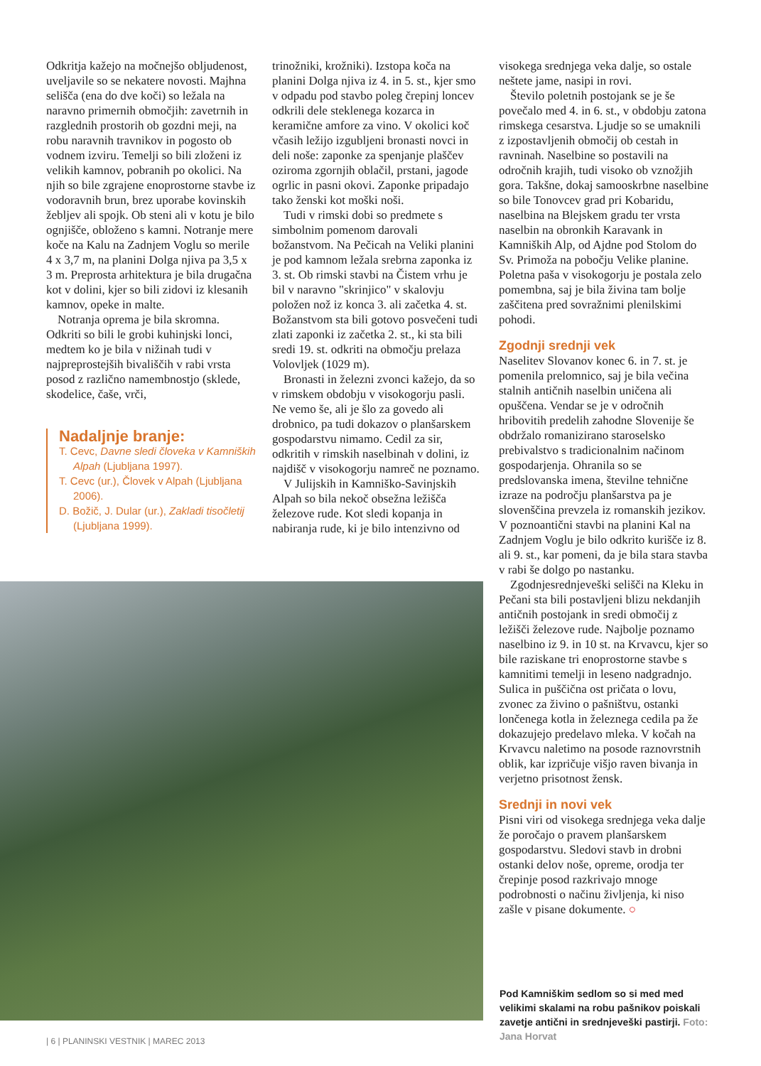Odkritja kažejo na močnejšo obljudenost, uveljavile so se nekatere novosti. Majhna selišča (ena do dve koči) so ležala na naravno primernih območjih: zavetrnih in razglednih prostorih ob gozdni meji, na robu naravnih travnikov in pogosto ob vodnem izviru. Temelji so bili zloženi iz velikih kamnov, pobranih po okolici. Na njih so bile zgrajene enoprostorne stavbe iz vodoravnih brun, brez uporabe kovinskih žebljev ali spojk. Ob steni ali v kotu je bilo ognjišče, obloženo s kamni. Notranje mere koče na Kalu na Zadnjem Voglu so merile 4 x 3,7 m, na planini Dolga njiva pa 3,5 x 3 m. Preprosta arhitektura je bila drugačna kot v dolini, kjer so bili zidovi iz klesanih kamnov, opeke in malte.
Notranja oprema je bila skromna. Odkriti so bili le grobi kuhinjski lonci, medtem ko je bila v nižinah tudi v najpreprostejših bivališčih v rabi vrsta posod z različno namembnostjo (sklede, skodelice, čaše, vrči,
Nadaljnje branje:
T. Cevc, Davne sledi človeka v Kamniških Alpah (Ljubljana 1997).
T. Cevc (ur.), Človek v Alpah (Ljubljana 2006).
D. Božič, J. Dular (ur.), Zakladi tisočletij (Ljubljana 1999).
trinožniki, krožniki). Izstopa koča na planini Dolga njiva iz 4. in 5. st., kjer smo v odpadu pod stavbo poleg črepinj loncev odkrili dele steklenega kozarca in keramične amfore za vino. V okolici koč včasih ležijo izgubljeni bronasti novci in deli noše: zaponke za spenjanje plaščev oziroma zgornjih oblačil, prstani, jagode ogrlic in pasni okovi. Zaponke pripadajo tako ženski kot moški noši.
Tudi v rimski dobi so predmete s simbolnim pomenom darovali božanstvom. Na Pečicah na Veliki planini je pod kamnom ležala srebrna zaponka iz 3. st. Ob rimski stavbi na Čistem vrhu je bil v naravno "skrinjico" v skalovju položen nož iz konca 3. ali začetka 4. st. Božanstvom sta bili gotovo posvečeni tudi zlati zaponki iz začetka 2. st., ki sta bili sredi 19. st. odkriti na območju prelaza Volovljek (1029 m).
Bronasti in železni zvonci kažejo, da so v rimskem obdobju v visokogorju pasli. Ne vemo še, ali je šlo za govedo ali drobnico, pa tudi dokazov o planšarskem gospodarstvu nimamo. Cedil za sir, odkritih v rimskih naselbinah v dolini, iz najdišč v visokogorju namreč ne poznamo.
V Julijskih in Kamniško-Savinjskih Alpah so bila nekoč obsežna ležišča železove rude. Kot sledi kopanja in nabiranja rude, ki je bilo intenzivno od
visokega srednjega veka dalje, so ostale neštete jame, nasipi in rovi.
Število poletnih postojank se je še povečalo med 4. in 6. st., v obdobju zatona rimskega cesarstva. Ljudje so se umaknili z izpostavljenih območij ob cestah in ravninah. Naselbine so postavili na odročnih krajih, tudi visoko ob vznožjih gora. Takšne, dokaj samooskrbne naselbine so bile Tonovcev grad pri Kobaridu, naselbina na Blejskem gradu ter vrsta naselbin na obronkih Karavank in Kamniških Alp, od Ajdne pod Stolom do Sv. Primoža na pobočju Velike planine. Poletna paša v visokogorju je postala zelo pomembna, saj je bila živina tam bolje zaščitena pred sovražnimi plenilskimi pohodi.
Zgodnji srednji vek
Naselitev Slovanov konec 6. in 7. st. je pomenila prelomnico, saj je bila večina stalnih antičnih naselbin uničena ali opuščena. Vendar se je v odročnih hribovitih predelih zahodne Slovenije še obdržalo romanizirano staroselsko prebivalstvo s tradicionalnim načinom gospodarjenja. Ohranila so se predslovanska imena, številne tehnične izraze na področju planšarstva pa je slovenščina prevzela iz romanskih jezikov. V poznoantični stavbi na planini Kal na Zadnjem Voglu je bilo odkrito kurišče iz 8. ali 9. st., kar pomeni, da je bila stara stavba v rabi še dolgo po nastanku.
Zgodnjesrednjeveški selišči na Kleku in Pečani sta bili postavljeni blizu nekdanjih antičnih postojank in sredi območij z ležišči železove rude. Najbolje poznamo naselbino iz 9. in 10 st. na Krvavcu, kjer so bile raziskane tri enoprostorne stavbe s kamnitimi temelji in leseno nadgradnjo. Sulica in puščična ost pričata o lovu, zvonec za živino o pašništvu, ostanki lončenega kotla in železnega cedila pa že dokazujejo predelavo mleka. V kočah na Krvavcu naletimo na posode raznovrstnih oblik, kar izpričuje višjo raven bivanja in verjetno prisotnost žensk.
Srednji in novi vek
Pisni viri od visokega srednjega veka dalje že poročajo o pravem planšarskem gospodarstvu. Sledovi stavb in drobni ostanki delov noše, opreme, orodja ter črepinje posod razkrivajo mnoge podrobnosti o načinu življenja, ki niso zašle v pisane dokumente. ○
Pod Kamniškim sedlom so si med med velikimi skalami na robu pašnikov poiskali zavetje antični in srednjeveški pastirji. Foto: Jana Horvat
| 6 | PLANINSKI VESTNIK | MAREC 2013